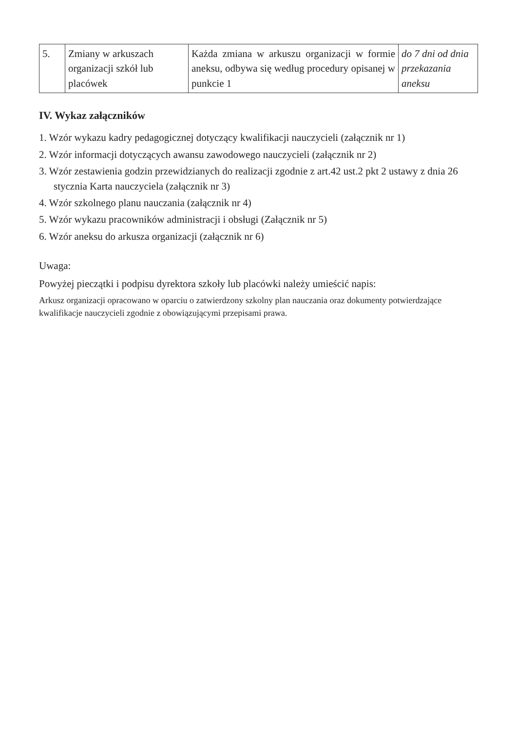| 5. | Zmiany w arkuszach organizacji szkół lub placówek | Każda zmiana w arkuszu organizacji w formie aneksu, odbywa się według procedury opisanej w punkcie 1 | do 7 dni od dnia przekazania aneksu |
IV. Wykaz załączników
1. Wzór wykazu kadry pedagogicznej dotyczący kwalifikacji nauczycieli (załącznik nr 1)
2. Wzór informacji dotyczących awansu zawodowego nauczycieli (załącznik nr 2)
3. Wzór zestawienia godzin przewidzianych do realizacji zgodnie z art.42 ust.2 pkt 2 ustawy z dnia 26 stycznia Karta nauczyciela (załącznik nr 3)
4. Wzór szkolnego planu nauczania (załącznik nr 4)
5. Wzór wykazu pracowników administracji i obsługi (Załącznik nr 5)
6. Wzór aneksu do arkusza organizacji (załącznik nr 6)
Uwaga:
Powyżej pieczątki i podpisu dyrektora szkoły lub placówki należy umieścić napis:
Arkusz organizacji opracowano w oparciu o zatwierdzony szkolny plan nauczania oraz dokumenty potwierdzające kwalifikacje nauczycieli zgodnie z obowiązującymi przepisami prawa.